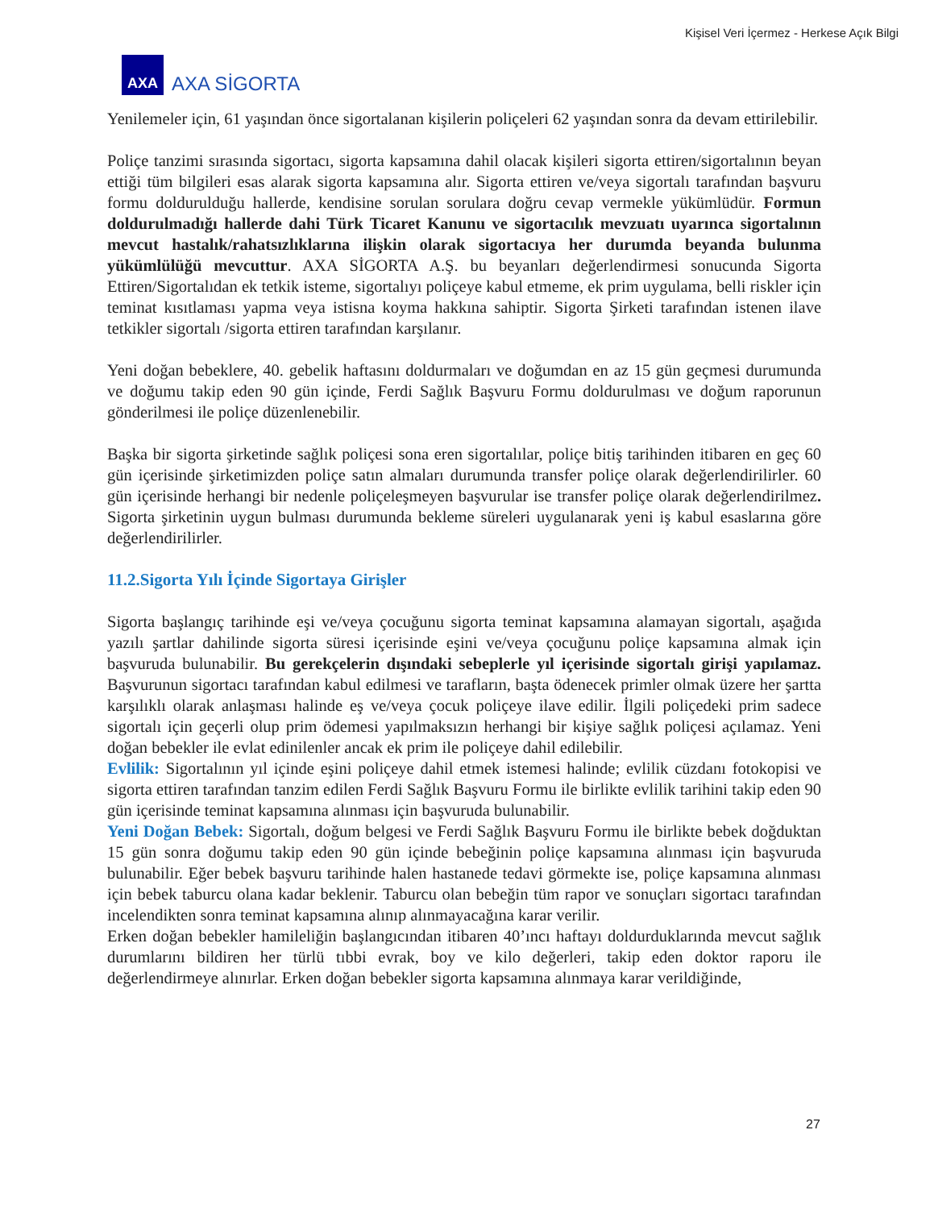Kişisel Veri İçermez - Herkese Açık Bilgi
AXA
AXA SİGORTA
Yenilemeler için, 61 yaşından önce sigortalanan kişilerin poliçeleri 62 yaşından sonra da devam ettirilebilir.
Poliçe tanzimi sırasında sigortacı, sigorta kapsamına dahil olacak kişileri sigorta ettiren/sigortalının beyan ettiği tüm bilgileri esas alarak sigorta kapsamına alır. Sigorta ettiren ve/veya sigortalı tarafından başvuru formu doldurulduğu hallerde, kendisine sorulan sorulara doğru cevap vermekle yükümlüdür. Formun doldurulmadığı hallerde dahi Türk Ticaret Kanunu ve sigortacılık mevzuatı uyarınca sigortalının mevcut hastalık/rahatsızlıklarına ilişkin olarak sigortacıya her durumda beyanda bulunma yükümlülüğü mevcuttur. AXA SİGORTA A.Ş. bu beyanları değerlendirmesi sonucunda Sigorta Ettiren/Sigortalıdan ek tetkik isteme, sigortalıyı poliçeye kabul etmeme, ek prim uygulama, belli riskler için teminat kısıtlaması yapma veya istisna koyma hakkına sahiptir. Sigorta Şirketi tarafından istenen ilave tetkikler sigortalı /sigorta ettiren tarafından karşılanır.
Yeni doğan bebeklere, 40. gebelik haftasını doldurmaları ve doğumdan en az 15 gün geçmesi durumunda ve doğumu takip eden 90 gün içinde, Ferdi Sağlık Başvuru Formu doldurulması ve doğum raporunun gönderilmesi ile poliçe düzenlenebilir.
Başka bir sigorta şirketinde sağlık poliçesi sona eren sigortalılar, poliçe bitiş tarihinden itibaren en geç 60 gün içerisinde şirketimizden poliçe satın almaları durumunda transfer poliçe olarak değerlendirilirler. 60 gün içerisinde herhangi bir nedenle poliçeleşmeyen başvurular ise transfer poliçe olarak değerlendirilmez. Sigorta şirketinin uygun bulması durumunda bekleme süreleri uygulanarak yeni iş kabul esaslarına göre değerlendirilirler.
11.2.Sigorta Yılı İçinde Sigortaya Girişler
Sigorta başlangıç tarihinde eşi ve/veya çocuğunu sigorta teminat kapsamına alamayan sigortalı, aşağıda yazılı şartlar dahilinde sigorta süresi içerisinde eşini ve/veya çocuğunu poliçe kapsamına almak için başvuruda bulunabilir. Bu gerekçelerin dışındaki sebeplerle yıl içerisinde sigortalı girişi yapılamaz. Başvurunun sigortacı tarafından kabul edilmesi ve tarafların, başta ödenecek primler olmak üzere her şartta karşılıklı olarak anlaşması halinde eş ve/veya çocuk poliçeye ilave edilir. İlgili poliçedeki prim sadece sigortalı için geçerli olup prim ödemesi yapılmaksızın herhangi bir kişiye sağlık poliçesi açılamaz. Yeni doğan bebekler ile evlat edinilenler ancak ek prim ile poliçeye dahil edilebilir.
Evlilik: Sigortalının yıl içinde eşini poliçeye dahil etmek istemesi halinde; evlilik cüzdanı fotokopisi ve sigorta ettiren tarafından tanzim edilen Ferdi Sağlık Başvuru Formu ile birlikte evlilik tarihini takip eden 90 gün içerisinde teminat kapsamına alınması için başvuruda bulunabilir.
Yeni Doğan Bebek: Sigortalı, doğum belgesi ve Ferdi Sağlık Başvuru Formu ile birlikte bebek doğduktan 15 gün sonra doğumu takip eden 90 gün içinde bebeğinin poliçe kapsamına alınması için başvuruda bulunabilir. Eğer bebek başvuru tarihinde halen hastanede tedavi görmekte ise, poliçe kapsamına alınması için bebek taburcu olana kadar beklenir. Taburcu olan bebeğin tüm rapor ve sonuçları sigortacı tarafından incelendikten sonra teminat kapsamına alınıp alınmayacağına karar verilir.
Erken doğan bebekler hamileliğin başlangıcından itibaren 40’ıncı haftayı doldurduklarında mevcut sağlık durumlarını bildiren her türlü tıbbi evrak, boy ve kilo değerleri, takip eden doktor raporu ile değerlendirmeye alınırlar. Erken doğan bebekler sigorta kapsamına alınmaya karar verildiğinde,
27